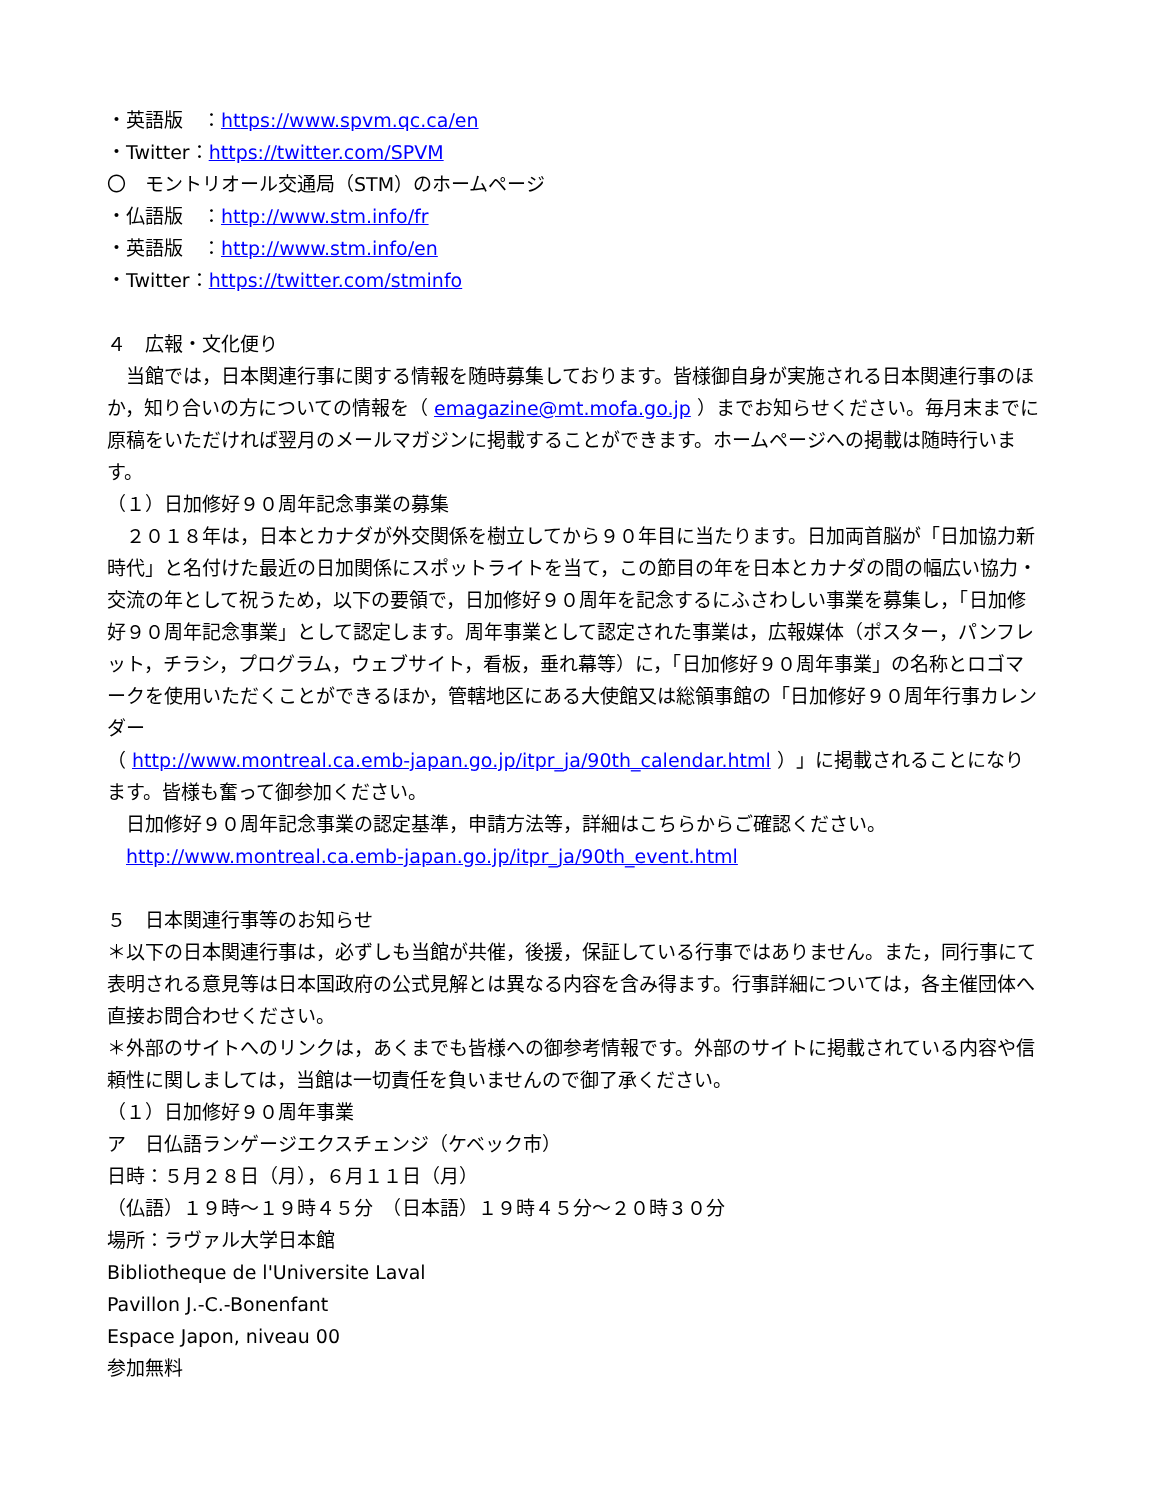・英語版　：https://www.spvm.qc.ca/en
・Twitter：https://twitter.com/SPVM
〇　モントリオール交通局（STM）のホームページ
・仏語版　：http://www.stm.info/fr
・英語版　：http://www.stm.info/en
・Twitter：https://twitter.com/stminfo
４　広報・文化便り
　当館では，日本関連行事に関する情報を随時募集しております。皆様御自身が実施される日本関連行事のほか，知り合いの方についての情報を（ emagazine@mt.mofa.go.jp ）までお知らせください。毎月末までに原稿をいただければ翌月のメールマガジンに掲載することができます。ホームページへの掲載は随時行います。
（１）日加修好９０周年記念事業の募集
　２０１８年は，日本とカナダが外交関係を樹立してから９０年目に当たります。日加両首脳が「日加協力新時代」と名付けた最近の日加関係にスポットライトを当て，この節目の年を日本とカナダの間の幅広い協力・交流の年として祝うため，以下の要領で，日加修好９０周年を記念するにふさわしい事業を募集し，「日加修好９０周年記念事業」として認定します。周年事業として認定された事業は，広報媒体（ポスター，パンフレット，チラシ，プログラム，ウェブサイト，看板，垂れ幕等）に，「日加修好９０周年事業」の名称とロゴマークを使用いただくことができるほか，管轄地区にある大使館又は総領事館の「日加修好９０周年行事カレンダー
（ http://www.montreal.ca.emb-japan.go.jp/itpr_ja/90th_calendar.html ）」に掲載されることになります。皆様も奮って御参加ください。
　日加修好９０周年記念事業の認定基準，申請方法等，詳細はこちらからご確認ください。
　http://www.montreal.ca.emb-japan.go.jp/itpr_ja/90th_event.html
５　日本関連行事等のお知らせ
＊以下の日本関連行事は，必ずしも当館が共催，後援，保証している行事ではありません。また，同行事にて表明される意見等は日本国政府の公式見解とは異なる内容を含み得ます。行事詳細については，各主催団体へ直接お問合わせください。
＊外部のサイトへのリンクは，あくまでも皆様への御参考情報です。外部のサイトに掲載されている内容や信頼性に関しましては，当館は一切責任を負いませんので御了承ください。
（１）日加修好９０周年事業
ア　日仏語ランゲージエクスチェンジ（ケベック市）
日時：５月２８日（月），６月１１日（月）
（仏語）１９時～１９時４５分　（日本語）１９時４５分～２０時３０分
場所：ラヴァル大学日本館
Bibliotheque de l'Universite Laval
Pavillon J.-C.-Bonenfant
Espace Japon, niveau 00
参加無料